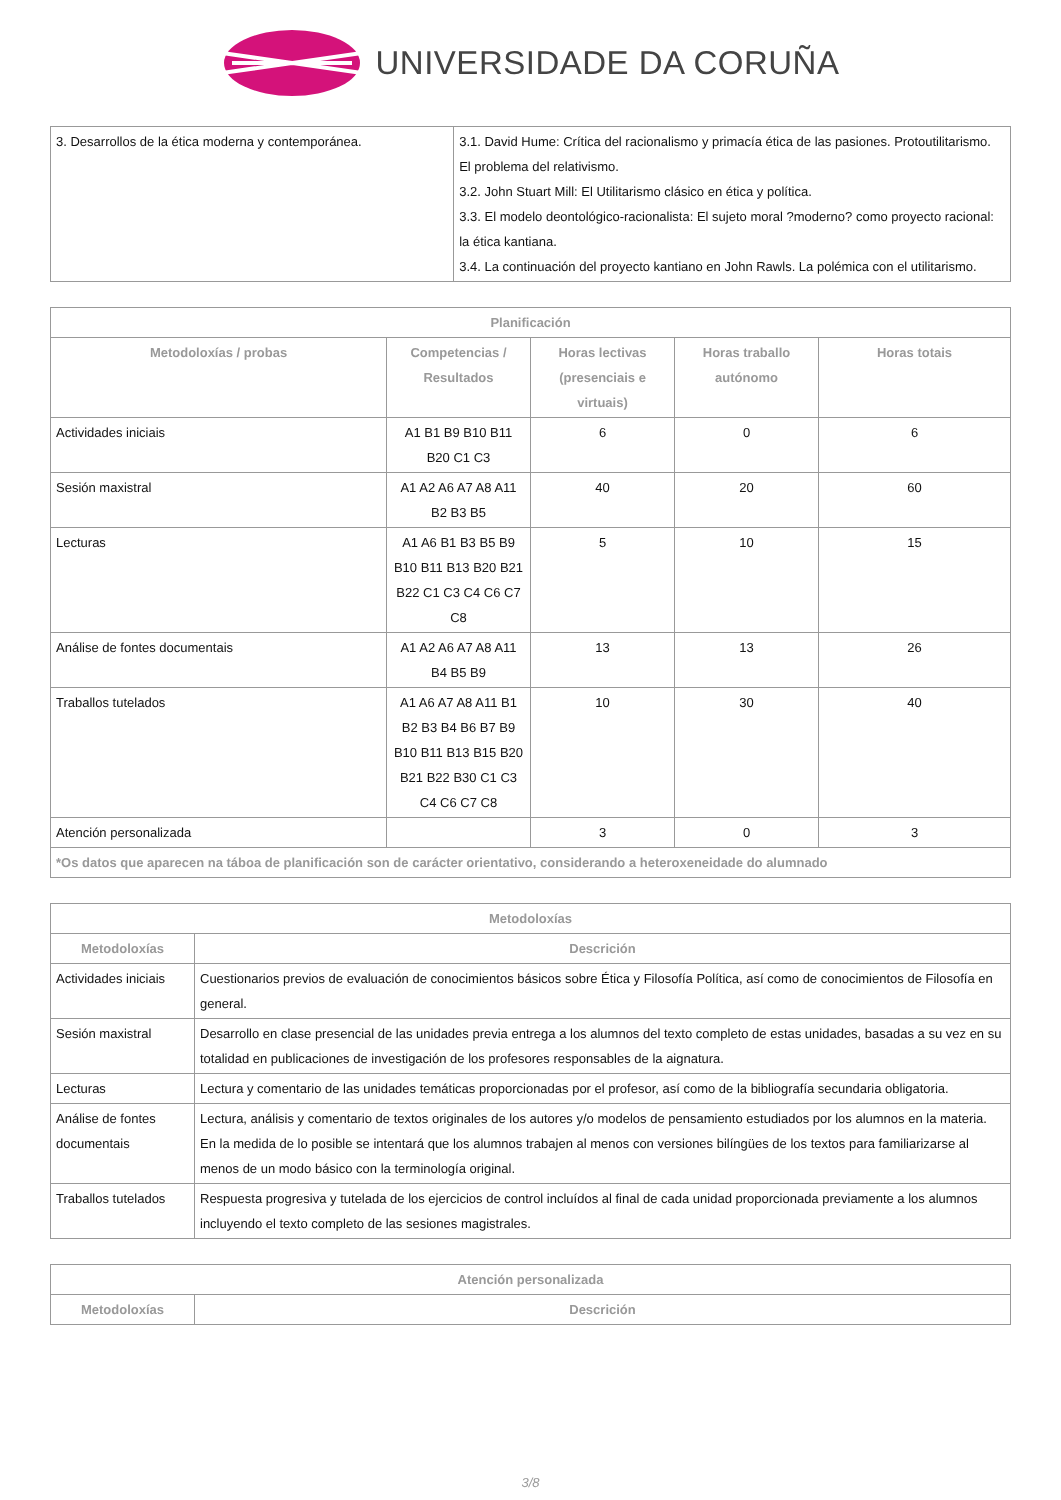UNIVERSIDADE DA CORUÑA
| 3. Desarrollos de la ética moderna y contemporánea. | 3.1. David Hume: Crítica del racionalismo y primacía ética de las pasiones. Protoutilitarismo. El problema del relativismo. 3.2. John Stuart Mill: El Utilitarismo clásico en ética y política. 3.3. El modelo deontológico-racionalista: El sujeto moral ?moderno? como proyecto racional: la ética kantiana. 3.4. La continuación del proyecto kantiano en John Rawls. La polémica con el utilitarismo. |
| Planificación | | | | |
| --- | --- | --- | --- | --- |
| Metodoloxías / probas | Competencias / Resultados | Horas lectivas (presenciais e virtuais) | Horas traballo autónomo | Horas totais |
| Actividades iniciais | A1 B1 B9 B10 B11 B20 C1 C3 | 6 | 0 | 6 |
| Sesión maxistral | A1 A2 A6 A7 A8 A11 B2 B3 B5 | 40 | 20 | 60 |
| Lecturas | A1 A6 B1 B3 B5 B9 B10 B11 B13 B20 B21 B22 C1 C3 C4 C6 C7 C8 | 5 | 10 | 15 |
| Análise de fontes documentais | A1 A2 A6 A7 A8 A11 B4 B5 B9 | 13 | 13 | 26 |
| Traballos tutelados | A1 A6 A7 A8 A11 B1 B2 B3 B4 B6 B7 B9 B10 B11 B13 B15 B20 B21 B22 B30 C1 C3 C4 C6 C7 C8 | 10 | 30 | 40 |
| Atención personalizada | | 3 | 0 | 3 |
| *Os datos que aparecen na táboa de planificación son de carácter orientativo, considerando a heteroxeneidade do alumnado | | | | |
| Metodoloxías | |
| --- | --- |
| Metodoloxías | Descrición |
| Actividades iniciais | Cuestionarios previos de evaluación de conocimientos básicos sobre Ética y Filosofía Política, así como de conocimientos de Filosofía en general. |
| Sesión maxistral | Desarrollo en clase presencial de las unidades previa entrega a los alumnos del texto completo de estas unidades, basadas a su vez en su totalidad en publicaciones de investigación de los profesores responsables de la aignatura. |
| Lecturas | Lectura y comentario de las unidades temáticas proporcionadas por el profesor, así como de la bibliografía secundaria obligatoria. |
| Análise de fontes documentais | Lectura, análisis y comentario de textos originales de los autores y/o modelos de pensamiento estudiados por los alumnos en la materia. En la medida de lo posible se intentará que los alumnos trabajen al menos con versiones bilíngües de los textos para familiarizarse al menos de un modo básico con la terminología original. |
| Traballos tutelados | Respuesta progresiva y tutelada de los ejercicios de control incluídos al final de cada unidad proporcionada previamente a los alumnos incluyendo el texto completo de las sesiones magistrales. |
| Atención personalizada | |
| --- | --- |
| Metodoloxías | Descrición |
3/8